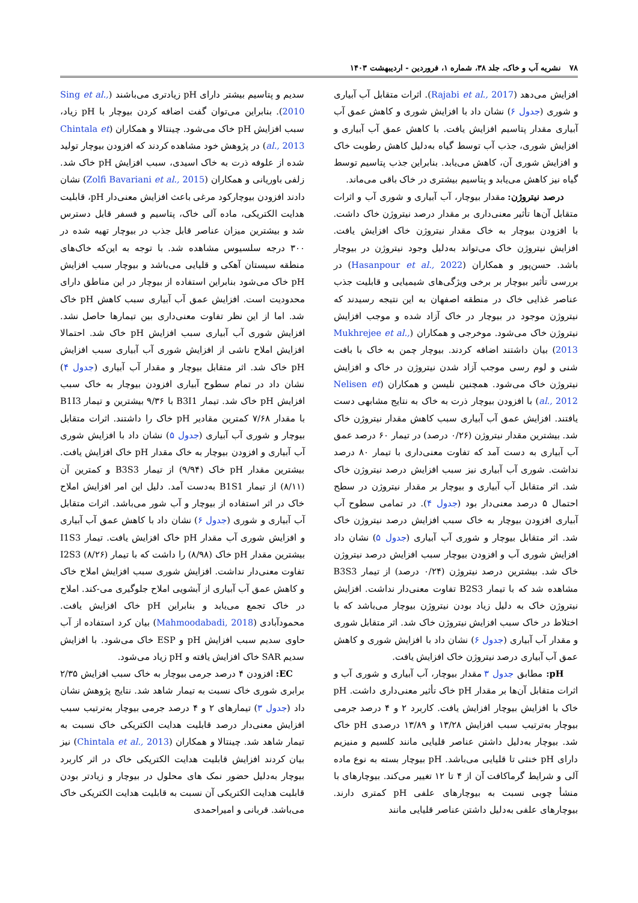۷۸ نشریه آب و خاک، جلد ۳۸، شماره ۱، فروردین - اردیبهشت ۱۴۰۳
افزایش می‌دهد (Rajabi et al., 2017). اثرات متقابل آب آبیاری و شوری (جدول ۶) نشان داد با افزایش شوری و کاهش عمق آب آبیاری مقدار پتاسیم افزایش یافت. با کاهش عمق آب آبیاری و افزایش شوری، جذب آب توسط گیاه به‌دلیل کاهش رطوبت خاک و افزایش شوری آن، کاهش می‌یابد. بنابراین جذب پتاسیم توسط گیاه نیز کاهش می‌یابد و پتاسیم بیشتری در خاک باقی می‌ماند.
درصد نیتروژن: مقدار بیوچار، آب آبیاری و شوری آب و اثرات متقابل آن‌ها تأثیر معنی‌داری بر مقدار درصد نیتروژن خاک داشت. با افزودن بیوچار به خاک مقدار نیتروژن خاک افزایش یافت. افزایش نیتروژن خاک می‌تواند به‌دلیل وجود نیتروژن در بیوچار باشد. حسن‌پور و همکاران (Hasanpour et al., 2022) در بررسی تأثیر بیوچار بر برخی ویژگی‌های شیمیایی و قابلیت جذب عناصر غذایی خاک در منطقه اصفهان به این نتیجه رسیدند که نیتروژن موجود در بیوچار در خاک آزاد شده و موجب افزایش نیتروژن خاک می‌شود. موخرجی و همکاران (Mukhrejee et al., 2013) بیان داشتند اضافه کردند. بیوچار چمن به خاک با بافت شنی و لوم رسی موجب آزاد شدن نیتروژن در خاک و افزایش نیتروژن خاک می‌شود. همچنین نلیسن و همکاران (Nelisen et al., 2012) با افزودن بیوچار ذرت به خاک به نتایج مشابهی دست یافتند. افزایش عمق آب آبیاری سبب کاهش مقدار نیتروژن خاک شد. بیشترین مقدار نیتروژن (۰/۲۶ درصد) در تیمار ۶۰ درصد عمق آب آبیاری به دست آمد که تفاوت معنی‌داری با تیمار ۸۰ درصد نداشت. شوری آب آبیاری نیز سبب افزایش درصد نیتروژن خاک شد. اثر متقابل آب آبیاری و بیوچار بر مقدار نیتروژن در سطح احتمال ۵ درصد معنی‌دار بود (جدول ۴). در تمامی سطوح آب آبیاری افزودن بیوچار به خاک سبب افزایش درصد نیتروژن خاک شد. اثر متقابل بیوچار و شوری آب آبیاری (جدول ۵) نشان داد افزایش شوری آب و افزودن بیوچار سبب افزایش درصد نیتروژن خاک شد. بیشترین درصد نیتروژن (۰/۲۴ درصد) از تیمار B3S3 مشاهده شد که با تیمار B2S3 تفاوت معنی‌دار نداشت. افزایش نیتروژن خاک به دلیل زیاد بودن نیتروژن بیوچار می‌باشد که با اختلاط در خاک سبب افزایش نیتروژن خاک شد. اثر متقابل شوری و مقدار آب آبیاری (جدول ۶) نشان داد با افزایش شوری و کاهش عمق آب آبیاری درصد نیتروژن خاک افزایش یافت.
pH: مطابق جدول ۳ مقدار بیوچار، آب آبیاری و شوری آب و اثرات متقابل آن‌ها بر مقدار pH خاک تأثیر معنی‌داری داشت. pH خاک با افزایش بیوچار افزایش یافت. کاربرد ۲ و ۴ درصد جرمی بیوچار به‌ترتیب سبب افزایش ۱۳/۲۸ و ۱۳/۸۹ درصدی pH خاک شد. بیوچار به‌دلیل داشتن عناصر قلیایی مانند کلسیم و منیزیم دارای pH خنثی تا قلیایی می‌باشد. pH بیوچار بسته به نوع ماده آلی و شرایط گرماکافت آن از ۴ تا ۱۲ تغییر می‌کند. بیوچارهای با منشأ چوبی نسبت به بیوچارهای علفی pH کمتری دارند. بیوچارهای علفی به‌دلیل داشتن عناصر قلیایی مانند
سدیم و پتاسیم بیشتر دارای pH زیادتری می‌باشند (Sing et al., 2010). بنابراین می‌توان گفت اضافه کردن بیوچار با pH زیاد، سبب افزایش pH خاک می‌شود. چینتالا و همکاران (Chintala et al., 2013) در پژوهش خود مشاهده کردند که افزودن بیوچار تولید شده از علوفه ذرت به خاک اسیدی، سبب افزایش pH خاک شد. زلفی باوریانی و همکاران (Zolfi Bavariani et al., 2015) نشان دادند افزودن بیوچارکود مرغی باعث افزایش معنی‌دار pH، قابلیت هدایت الکتریکی، ماده آلی خاک، پتاسیم و فسفر قابل دسترس شد و بیشترین میزان عناصر قابل جذب در بیوچار تهیه شده در ۳۰۰ درجه سلسیوس مشاهده شد. با توجه به این‌که خاک‌های منطقه سیستان آهکی و قلیایی می‌باشد و بیوچار سبب افزایش pH خاک می‌شود بنابراین استفاده از بیوچار در این مناطق دارای محدودیت است. افزایش عمق آب آبیاری سبب کاهش pH خاک شد. اما از این نظر تفاوت معنی‌داری بین تیمارها حاصل نشد. افزایش شوری آب آبیاری سبب افزایش pH خاک شد. احتمالا افزایش املاح ناشی از افزایش شوری آب آبیاری سبب افزایش pH خاک شد. اثر متقابل بیوچار و مقدار آب آبیاری (جدول ۴) نشان داد در تمام سطوح آبیاری افزودن بیوچار به خاک سبب افزایش pH خاک شد. تیمار B3I1 با ۹/۳۶ بیشترین و تیمار B1I3 با مقدار ۷/۶۸ کمترین مقادیر pH خاک را داشتند. اثرات متقابل بیوچار و شوری آب آبیاری (جدول ۵) نشان داد با افزایش شوری آب آبیاری و افزودن بیوچار به خاک مقدار pH خاک افزایش یافت. بیشترین مقدار pH خاک (۹/۹۴) از تیمار B3S3 و کمترین آن (۸/۱۱) از تیمار B1S1 به‌دست آمد. دلیل این امر افزایش املاح خاک در اثر استفاده از بیوچار و آب شور می‌باشد. اثرات متقابل آب آبیاری و شوری (جدول ۶) نشان داد با کاهش عمق آب آبیاری و افزایش شوری آب مقدار pH خاک افزایش یافت. تیمار I1S3 بیشترین مقدار pH خاک (۸/۹۸) را داشت که با تیمار I2S3 (۸/۲۶) تفاوت معنی‌دار نداشت. افزایش شوری سبب افزایش املاح خاک و کاهش عمق آب آبیاری از آبشویی املاح جلوگیری می-کند. املاح در خاک تجمع می‌یابد و بنابراین pH خاک افزایش یافت. محمودآبادی (Mahmoodabadi, 2018) بیان کرد استفاده از آب حاوی سدیم سبب افزایش pH و ESP خاک می‌شود. با افزایش سدیم SAR خاک افزایش یافته و pH زیاد می‌شود.
EC: افزودن ۴ درصد جرمی بیوچار به خاک سبب افزایش ۲/۳۵ برابری شوری خاک نسبت به تیمار شاهد شد. نتایج پژوهش نشان داد (جدول ۳) تیمارهای ۲ و ۴ درصد جرمی بیوچار به‌ترتیب سبب افزایش معنی‌دار درصد قابلیت هدایت الکتریکی خاک نسبت به تیمار شاهد شد. چینتالا و همکاران (Chintala et al., 2013) نیز بیان کردند افزایش قابلیت هدایت الکتریکی خاک در اثر کاربرد بیوچار به‌دلیل حضور نمک های محلول در بیوچار و زیادتر بودن قابلیت هدایت الکتریکی آن نسبت به قابلیت هدایت الکتریکی خاک می‌باشد. قربانی و امیراحمدی